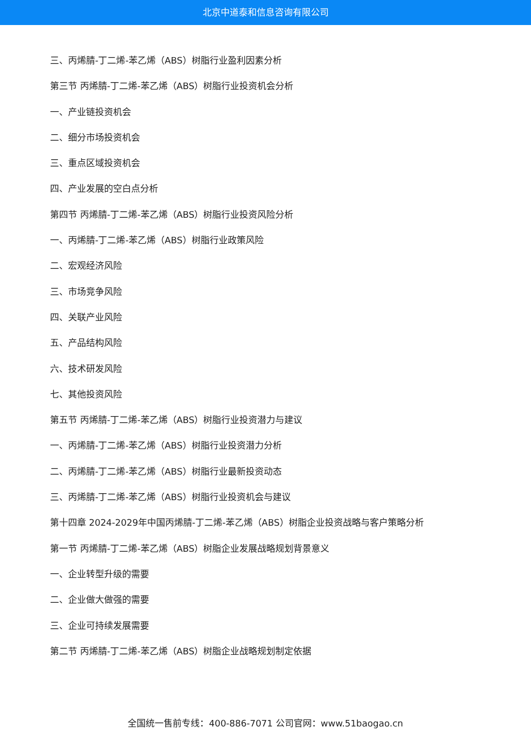北京中道泰和信息咨询有限公司
三、丙烯腈-丁二烯-苯乙烯（ABS）树脂行业盈利因素分析
第三节 丙烯腈-丁二烯-苯乙烯（ABS）树脂行业投资机会分析
一、产业链投资机会
二、细分市场投资机会
三、重点区域投资机会
四、产业发展的空白点分析
第四节 丙烯腈-丁二烯-苯乙烯（ABS）树脂行业投资风险分析
一、丙烯腈-丁二烯-苯乙烯（ABS）树脂行业政策风险
二、宏观经济风险
三、市场竞争风险
四、关联产业风险
五、产品结构风险
六、技术研发风险
七、其他投资风险
第五节 丙烯腈-丁二烯-苯乙烯（ABS）树脂行业投资潜力与建议
一、丙烯腈-丁二烯-苯乙烯（ABS）树脂行业投资潜力分析
二、丙烯腈-丁二烯-苯乙烯（ABS）树脂行业最新投资动态
三、丙烯腈-丁二烯-苯乙烯（ABS）树脂行业投资机会与建议
第十四章 2024-2029年中国丙烯腈-丁二烯-苯乙烯（ABS）树脂企业投资战略与客户策略分析
第一节 丙烯腈-丁二烯-苯乙烯（ABS）树脂企业发展战略规划背景意义
一、企业转型升级的需要
二、企业做大做强的需要
三、企业可持续发展需要
第二节 丙烯腈-丁二烯-苯乙烯（ABS）树脂企业战略规划制定依据
全国统一售前专线：400-886-7071 公司官网：www.51baogao.cn